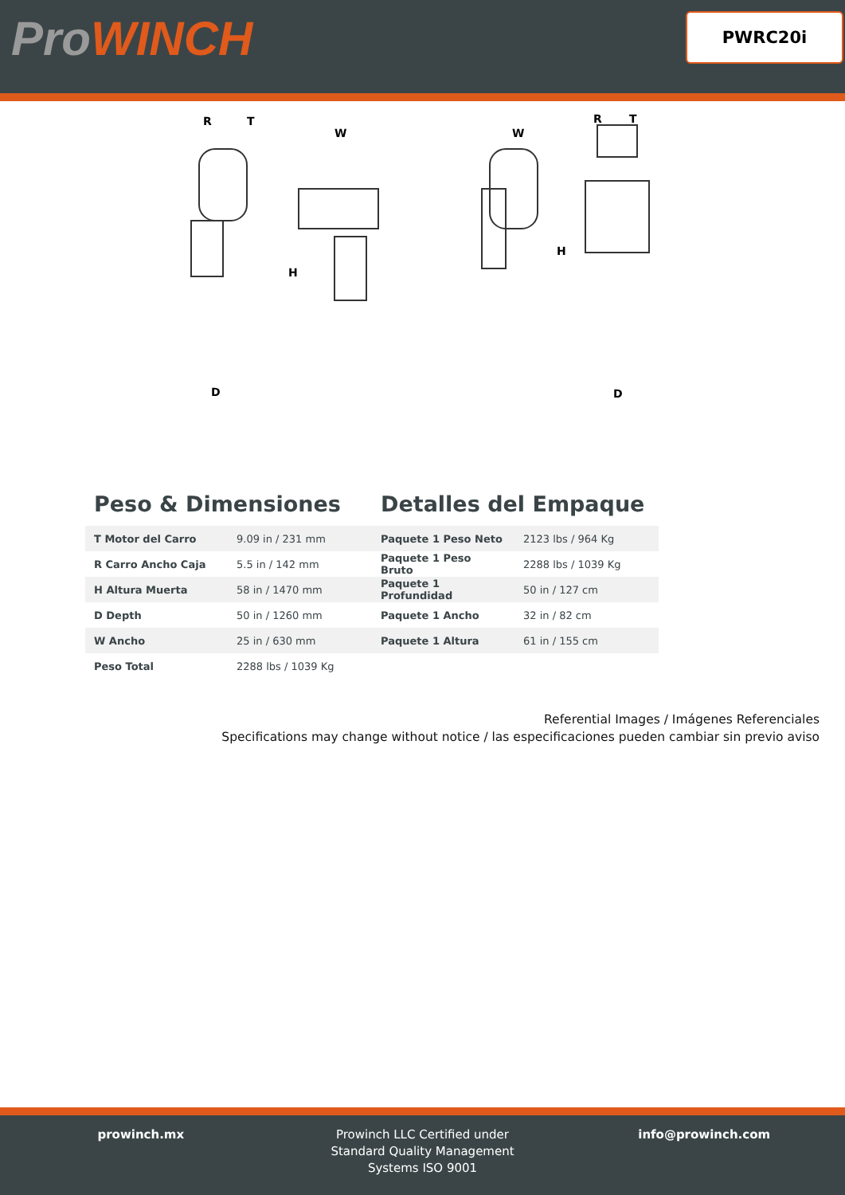ProWINCH PWRC20i
R
T
D
W
H
W
H
R
T
D
Peso & Dimensiones
| T Motor del Carro | 9.09 in / 231 mm |
| R Carro Ancho Caja | 5.5 in / 142 mm |
| H Altura Muerta | 58 in / 1470 mm |
| D Depth | 50 in / 1260 mm |
| W Ancho | 25 in / 630 mm |
| Peso Total | 2288 lbs / 1039 Kg |
Detalles del Empaque
| Paquete 1 Peso Neto | 2123 lbs / 964 Kg |
| Paquete 1 Peso Bruto | 2288 lbs / 1039 Kg |
| Paquete 1 Profundidad | 50 in / 127 cm |
| Paquete 1 Ancho | 32 in / 82 cm |
| Paquete 1 Altura | 61 in / 155 cm |
Referential Images / Imágenes Referenciales
Specifications may change without notice / las especificaciones pueden cambiar sin previo aviso
prowinch.mx Prowinch LLC Certified under
Standard Quality Management
Systems ISO 9001
info@prowinch.com